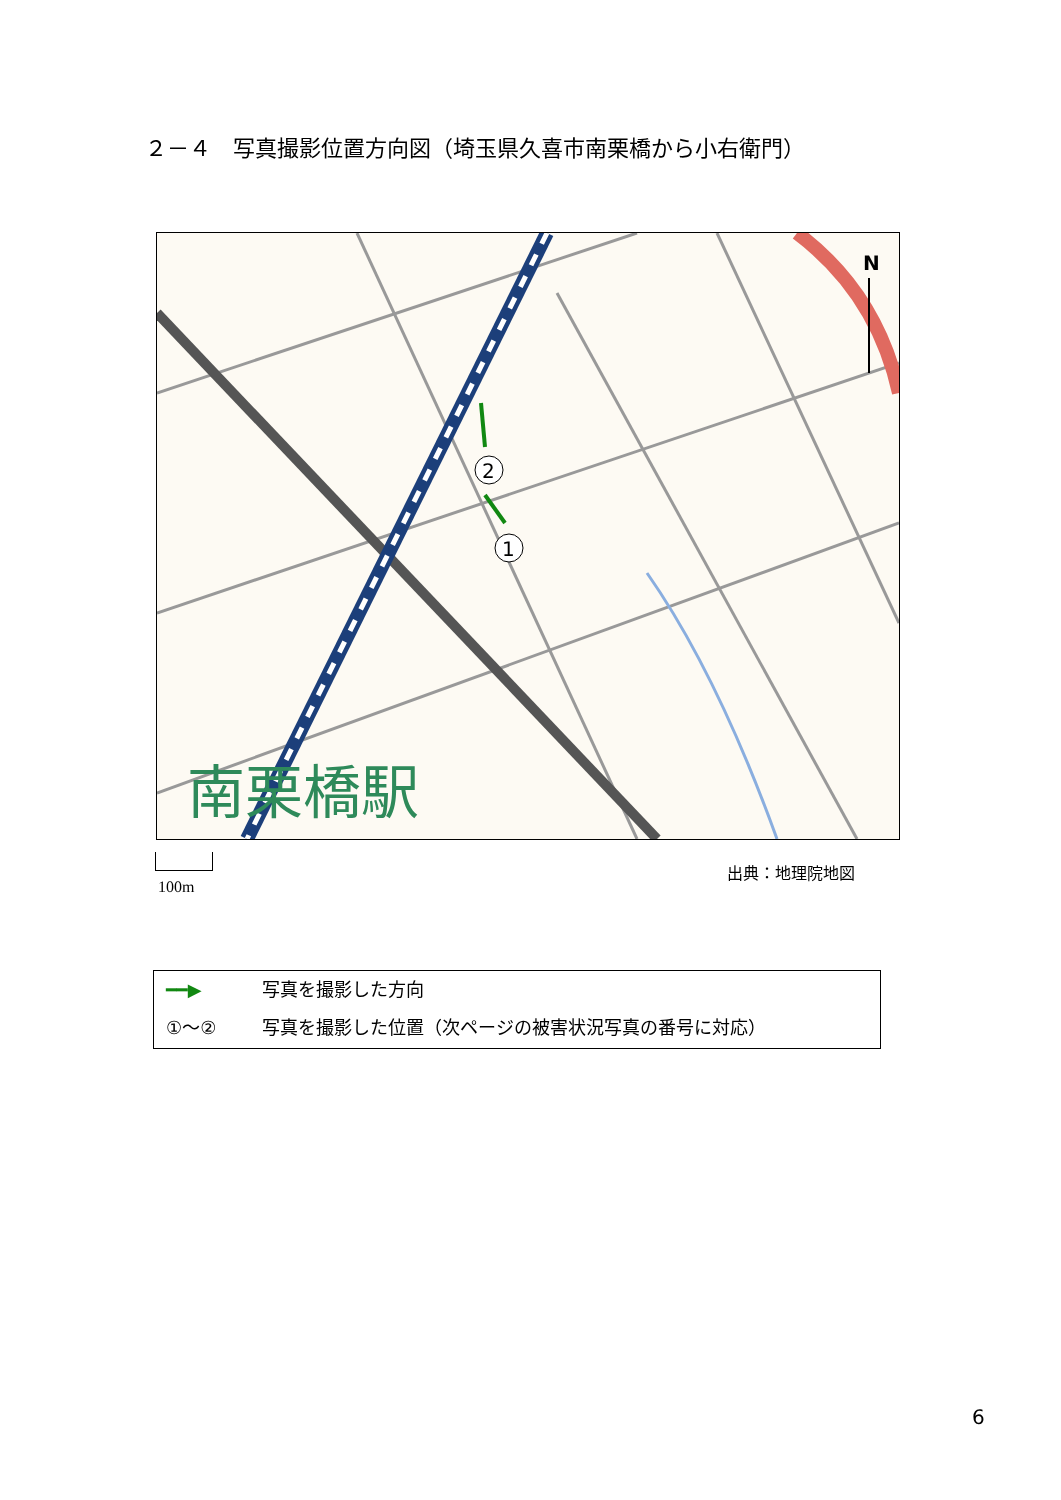２－４　写真撮影位置方向図（埼玉県久喜市南栗橋から小右衛門）
.
南栗橋駅
N
2
1
100m
出典：地理院地図
━━▶ 写真を撮影した方向
①～② 写真を撮影した位置（次ページの被害状況写真の番号に対応）
6